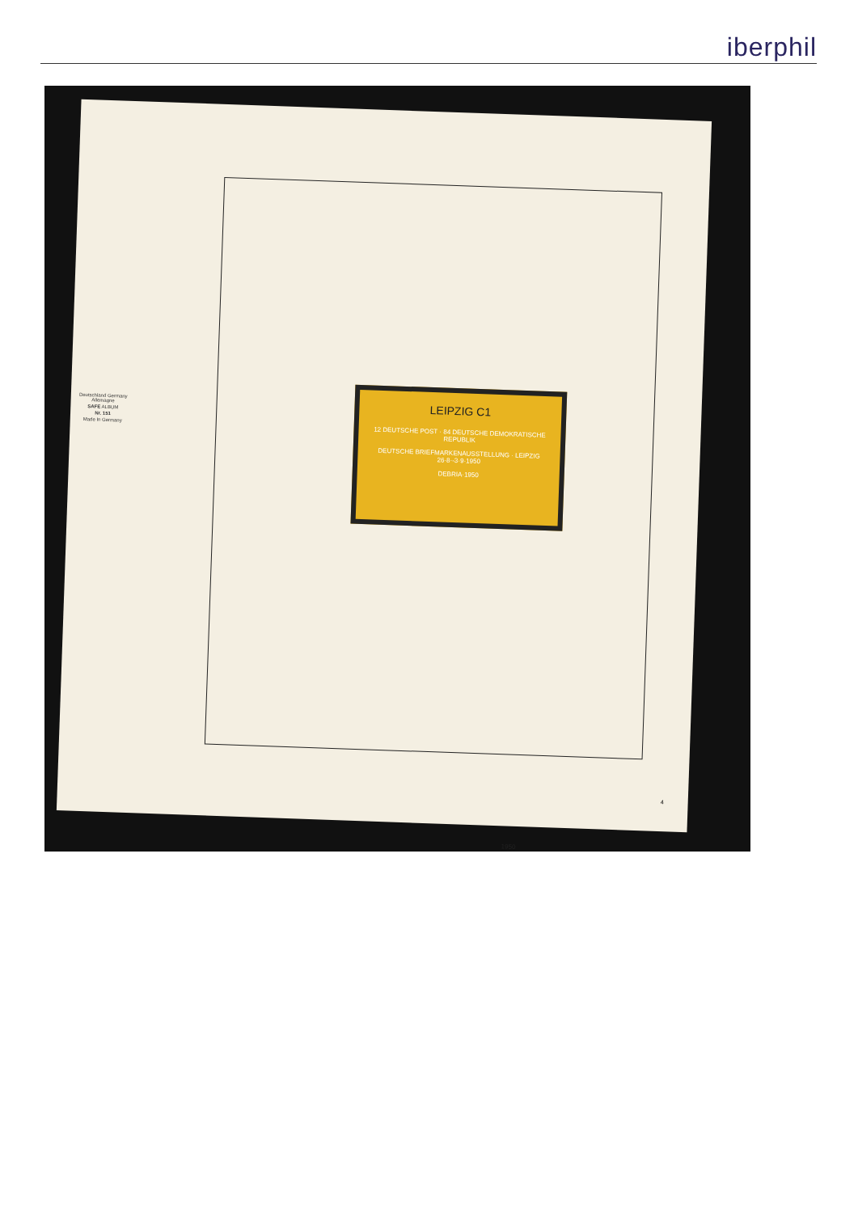iberphil
Deutschland Germany Allemagne
SAFE ALBUM
Nr. 151
Made In Germany
LEIPZIG C1
12 DEUTSCHE POST · 84 DEUTSCHE DEMOKRATISCHE REPUBLIK
DEUTSCHE BRIEFMARKENAUSSTELLUNG · LEIPZIG 26·8·-3·9·1950
DEBRIA·1950
1950
4